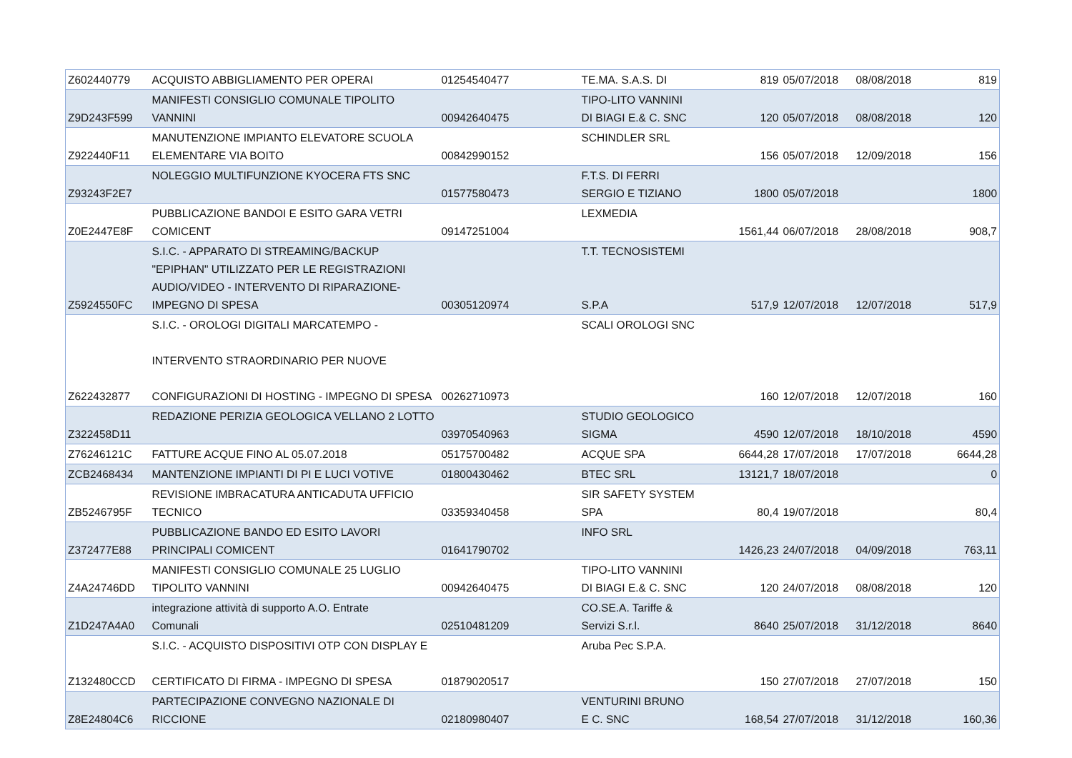| Z602440779 | ACQUISTO ABBIGLIAMENTO PER OPERAI | 01254540477 | TE.MA. S.A.S. DI | 819 | 05/07/2018 | 08/08/2018 | 819 |
| Z9D243F599 | MANIFESTI CONSIGLIO COMUNALE TIPOLITO VANNINI | 00942640475 | TIPO-LITO VANNINI DI BIAGI E.& C. SNC | 120 | 05/07/2018 | 08/08/2018 | 120 |
| Z922440F11 | MANUTENZIONE IMPIANTO ELEVATORE SCUOLA ELEMENTARE VIA BOITO | 00842990152 | SCHINDLER SRL | 156 | 05/07/2018 | 12/09/2018 | 156 |
| Z93243F2E7 | NOLEGGIO MULTIFUNZIONE KYOCERA FTS SNC | 01577580473 | F.T.S. DI FERRI SERGIO E TIZIANO | 1800 | 05/07/2018 | | 1800 |
| Z0E2447E8F | PUBBLICAZIONE BANDOI E ESITO GARA VETRI COMICENT | 09147251004 | LEXMEDIA | 1561,44 | 06/07/2018 | 28/08/2018 | 908,7 |
| Z5924550FC | S.I.C. - APPARATO DI STREAMING/BACKUP "EPIPHAN" UTILIZZATO PER LE REGISTRAZIONI AUDIO/VIDEO - INTERVENTO DI RIPARAZIONE- IMPEGNO DI SPESA | 00305120974 | T.T. TECNOSISTEMI S.P.A | 517,9 | 12/07/2018 | 12/07/2018 | 517,9 |
| Z622432877 | S.I.C. - OROLOGI DIGITALI MARCATEMPO - INTERVENTO STRAORDINARIO PER NUOVE CONFIGURAZIONI DI HOSTING - IMPEGNO DI SPESA | 00262710973 | SCALI OROLOGI SNC | 160 | 12/07/2018 | 12/07/2018 | 160 |
| Z322458D11 | REDAZIONE PERIZIA GEOLOGICA VELLANO 2 LOTTO | 03970540963 | STUDIO GEOLOGICO SIGMA | 4590 | 12/07/2018 | 18/10/2018 | 4590 |
| Z76246121C | FATTURE ACQUE FINO AL 05.07.2018 | 05175700482 | ACQUE SPA | 6644,28 | 17/07/2018 | 17/07/2018 | 6644,28 |
| ZCB2468434 | MANTENZIONE IMPIANTI DI PI E LUCI VOTIVE | 01800430462 | BTEC SRL | 13121,7 | 18/07/2018 | | 0 |
| ZB5246795F | REVISIONE IMBRACATURA ANTICADUTA UFFICIO TECNICO | 03359340458 | SIR SAFETY SYSTEM SPA | 80,4 | 19/07/2018 | | 80,4 |
| Z372477E88 | PUBBLICAZIONE BANDO ED ESITO LAVORI PRINCIPALI COMICENT | 01641790702 | INFO SRL | 1426,23 | 24/07/2018 | 04/09/2018 | 763,11 |
| Z4A24746DD | MANIFESTI CONSIGLIO COMUNALE 25 LUGLIO TIPOLITO VANNINI | 00942640475 | TIPO-LITO VANNINI DI BIAGI E.& C. SNC | 120 | 24/07/2018 | 08/08/2018 | 120 |
| Z1D247A4A0 | integrazione attività di supporto A.O. Entrate Comunali | 02510481209 | CO.SE.A. Tariffe & Servizi S.r.l. | 8640 | 25/07/2018 | 31/12/2018 | 8640 |
| Z132480CCD | S.I.C. - ACQUISTO DISPOSITIVI OTP CON DISPLAY E CERTIFICATO DI FIRMA - IMPEGNO DI SPESA | 01879020517 | Aruba Pec S.P.A. | 150 | 27/07/2018 | 27/07/2018 | 150 |
| Z8E24804C6 | PARTECIPAZIONE CONVEGNO NAZIONALE DI RICCIONE | 02180980407 | VENTURINI BRUNO E C. SNC | 168,54 | 27/07/2018 | 31/12/2018 | 160,36 |